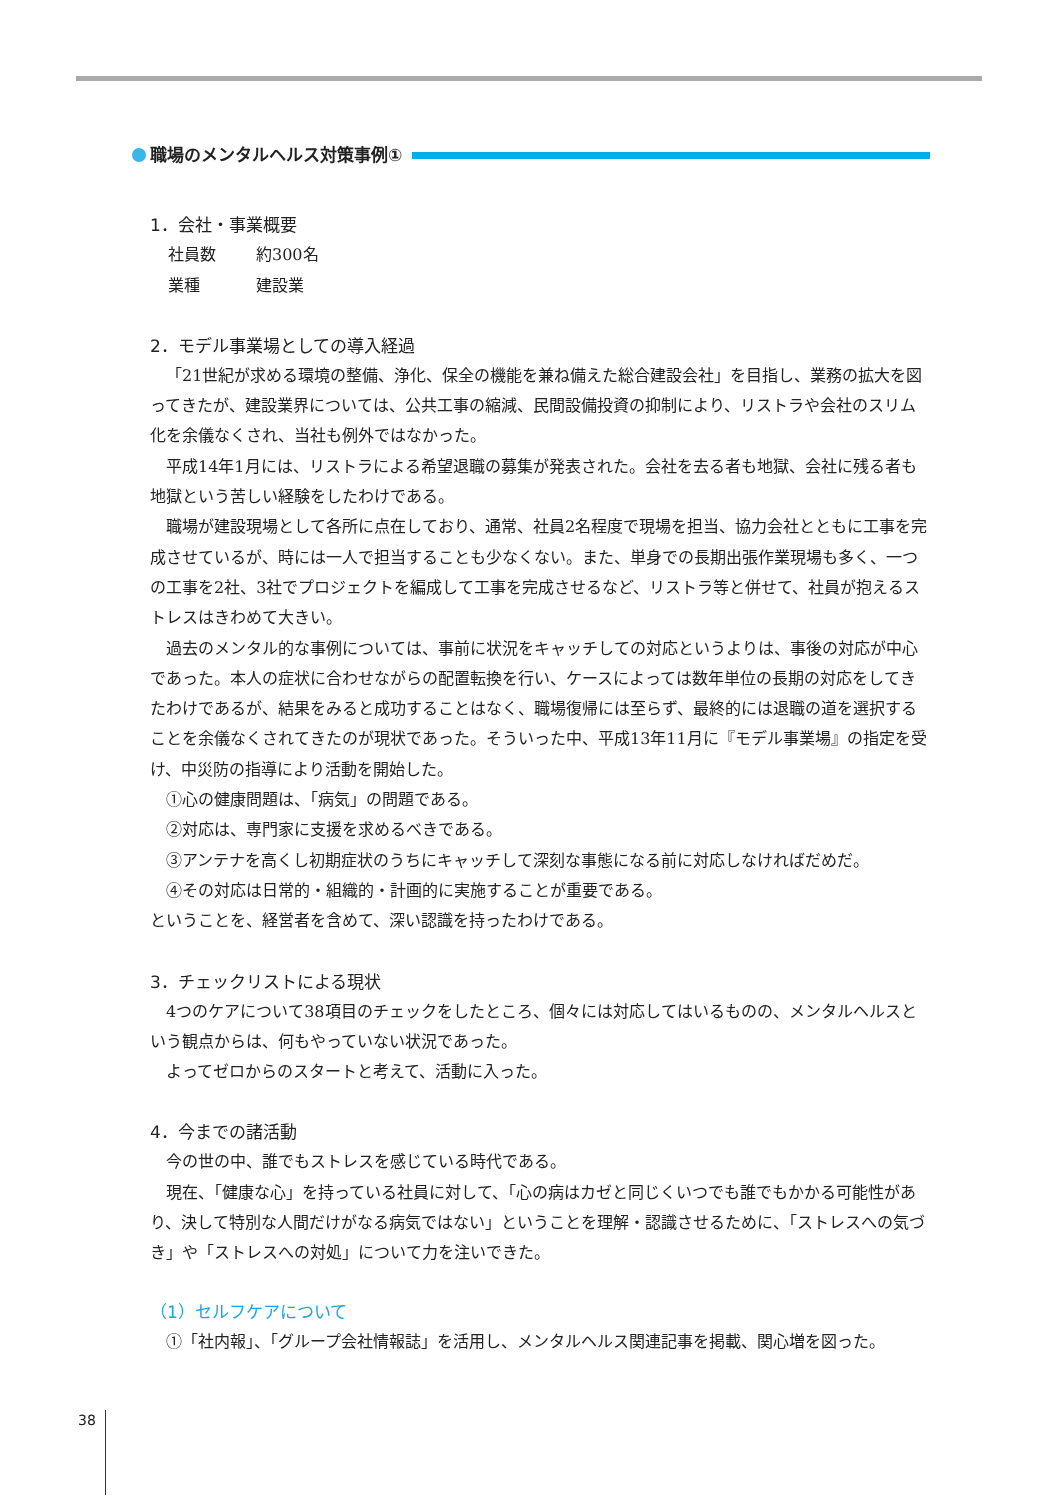職場のメンタルヘルス対策事例①
1．会社・事業概要
社員数 約300名
業種 建設業
2．モデル事業場としての導入経過
「21世紀が求める環境の整備、浄化、保全の機能を兼ね備えた総合建設会社」を目指し、業務の拡大を図ってきたが、建設業界については、公共工事の縮減、民間設備投資の抑制により、リストラや会社のスリム化を余儀なくされ、当社も例外ではなかった。
平成14年1月には、リストラによる希望退職の募集が発表された。会社を去る者も地獄、会社に残る者も地獄という苦しい経験をしたわけである。
職場が建設現場として各所に点在しており、通常、社員2名程度で現場を担当、協力会社とともに工事を完成させているが、時には一人で担当することも少なくない。また、単身での長期出張作業現場も多く、一つの工事を2社、3社でプロジェクトを編成して工事を完成させるなど、リストラ等と併せて、社員が抱えるストレスはきわめて大きい。
過去のメンタル的な事例については、事前に状況をキャッチしての対応というよりは、事後の対応が中心であった。本人の症状に合わせながらの配置転換を行い、ケースによっては数年単位の長期の対応をしてきたわけであるが、結果をみると成功することはなく、職場復帰には至らず、最終的には退職の道を選択することを余儀なくされてきたのが現状であった。そういった中、平成13年11月に『モデル事業場』の指定を受け、中災防の指導により活動を開始した。
①心の健康問題は、「病気」の問題である。
②対応は、専門家に支援を求めるべきである。
③アンテナを高くし初期症状のうちにキャッチして深刻な事態になる前に対応しなければだめだ。
④その対応は日常的・組織的・計画的に実施することが重要である。
ということを、経営者を含めて、深い認識を持ったわけである。
3．チェックリストによる現状
4つのケアについて38項目のチェックをしたところ、個々には対応してはいるものの、メンタルヘルスという観点からは、何もやっていない状況であった。
よってゼロからのスタートと考えて、活動に入った。
4．今までの諸活動
今の世の中、誰でもストレスを感じている時代である。
現在、「健康な心」を持っている社員に対して、「心の病はカゼと同じくいつでも誰でもかかる可能性があり、決して特別な人間だけがなる病気ではない」ということを理解・認識させるために、「ストレスへの気づき」や「ストレスへの対処」について力を注いできた。
（1）セルフケアについて
①「社内報」、「グループ会社情報誌」を活用し、メンタルヘルス関連記事を掲載、関心増を図った。
38